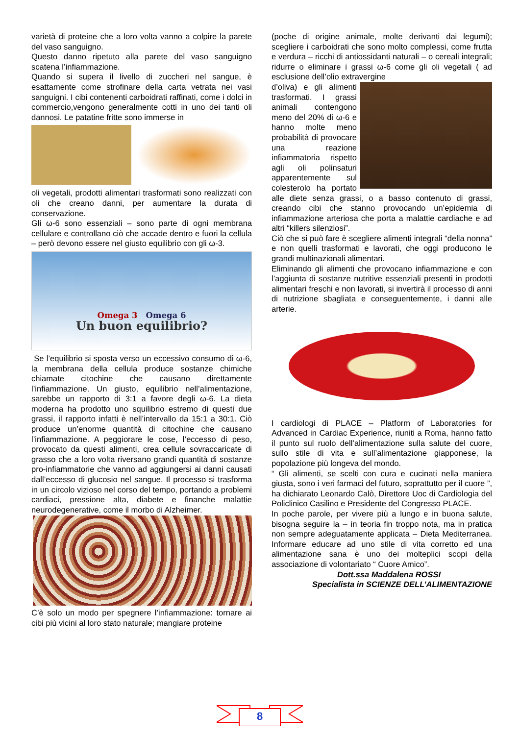varietà di proteine che a loro volta vanno a colpire la parete del vaso sanguigno.
Questo danno ripetuto alla parete del vaso sanguigno scatena l’infiammazione.
Quando si supera il livello di zuccheri nel sangue, è esattamente come strofinare della carta vetrata nei vasi sanguigni. I cibi contenenti carboidrati raffinati, come i dolci in commercio,vengono generalmente cotti in uno dei tanti oli dannosi. Le patatine fritte sono immerse in
oli vegetali, prodotti alimentari trasformati sono realizzati con oli che creano danni, per aumentare la durata di conservazione.
Gli ω-6 sono essenziali – sono parte di ogni membrana cellulare e controllano ciò che accade dentro e fuori la cellula – però devono essere nel giusto equilibrio con gli ω-3.
Omega 3 Omega 6
Un buon equilibrio?
Se l’equilibrio si sposta verso un eccessivo consumo di ω-6, la membrana della cellula produce sostanze chimiche chiamate citochine che causano direttamente l’infiammazione. Un giusto, equilibrio nell’alimentazione, sarebbe un rapporto di 3:1 a favore degli ω-6. La dieta moderna ha prodotto uno squilibrio estremo di questi due grassi, il rapporto infatti è nell’intervallo da 15:1 a 30:1. Ciò produce un’enorme quantità di citochine che causano l’infiammazione. A peggiorare le cose, l’eccesso di peso, provocato da questi alimenti, crea cellule sovraccaricate di grasso che a loro volta riversano grandi quantità di sostanze pro-infiammatorie che vanno ad aggiungersi ai danni causati dall’eccesso di glucosio nel sangue. Il processo si trasforma in un circolo vizioso nel corso del tempo, portando a problemi cardiaci, pressione alta, diabete e financhе malattie neurodegenerative, come il morbo di Alzheimer.
C’è solo un modo per spegnere l’infiammazione: tornare ai cibi più vicini al loro stato naturale; mangiare proteine
(poche di origine animale, molte derivanti dai legumi); scegliere i carboidrati che sono molto complessi, come frutta e verdura – ricchi di antiossidanti naturali – o cereali integrali; ridurre o eliminare i grassi ω-6 come gli oli vegetali ( ad esclusione dell’olio extravergine
d’oliva) e gli alimenti trasformati. I grassi animali contengono meno del 20% di ω-6 e hanno molte meno probabilità di provocare una reazione infiammatoria rispetto agli oli polinsaturi apparentemente sul colesterolo ha portato alle diete senza grassi, o a basso contenuto di grassi, creando cibi che stanno provocando un’epidemia di infiammazione arteriosa che porta a malattie cardiache e ad altri “killers silenziosi”.
Ciò che si può fare è scegliere alimenti integrali “della nonna” e non quelli trasformati e lavorati, che oggi producono le grandi multinazionali alimentari.
Eliminando gli alimenti che provocano infiammazione e con l’aggiunta di sostanze nutritive essenziali presenti in prodotti alimentari freschi e non lavorati, si invertirà il processo di anni di nutrizione sbagliata e conseguentemente, i danni alle arterie.
I cardiologi di PLACE – Platform of Laboratories for Advanced in Cardiac Experience, riuniti a Roma, hanno fatto il punto sul ruolo dell’alimentazione sulla salute del cuore, sullo stile di vita e sull’alimentazione giapponese, la popolazione più longeva del mondo.
“ Gli alimenti, se scelti con cura e cucinati nella maniera giusta, sono i veri farmaci del futuro, soprattutto per il cuore ”, ha dichiarato Leonardo Calò, Direttore Uoc di Cardiologia del Policlinico Casilino e Presidente del Congresso PLACE.
In poche parole, per vivere più a lungo e in buona salute, bisogna seguire la – in teoria fin troppo nota, ma in pratica non sempre adeguatamente applicata – Dieta Mediterranea. Informare educare ad uno stile di vita corretto ed una alimentazione sana è uno dei molteplici scopi della associazione di volontariato “ Cuore Amico”.
Dott.ssa Maddalena ROSSI
Specialista in SCIENZE DELL’ALIMENTAZIONE
8